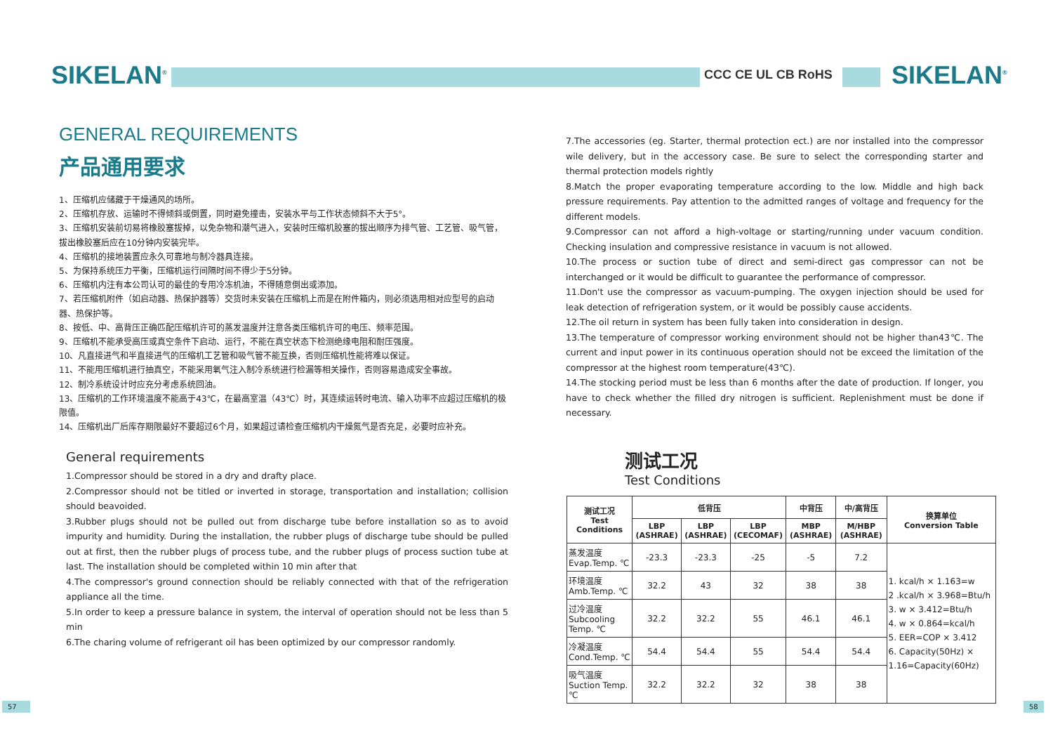SIKELAN<sup>®</sup> CCC CE UL CB RoHS SIKELAN<sup>®</sup>
GENERAL REQUIREMENTS
产品通用要求
1、压缩机应储藏于干燥通风的场所。
2、压缩机存放、运输时不得倾斜或倒置，同时避免撞击，安装水平与工作状态倾斜不大于5°。
3、压缩机安装前切易将橡胶塞拔掉，以免杂物和潮气进入，安装时压缩机胶塞的拔出顺序为排气管、工艺管、吸气管，拔出橡胶塞后应在10分钟内安装完毕。
4、压缩机的接地装置应永久可靠地与制冷器具连接。
5、为保持系统压力平衡，压缩机运行间隔时间不得少于5分钟。
6、压缩机内注有本公司认可的最佳的专用冷冻机油，不得随意倒出或添加。
7、若压缩机附件（如启动器、热保护器等）交货时未安装在压缩机上而是在附件箱内，则必须选用相对应型号的启动器、热保护等。
8、按低、中、高背压正确匹配压缩机许可的蒸发温度并注意各类压缩机许可的电压、频率范围。
9、压缩机不能承受高压或真空条件下启动、运行，不能在真空状态下检测绝缘电阻和耐压强度。
10、凡直接进气和半直接进气的压缩机工艺管和吸气管不能互换，否则压缩机性能将难以保证。
11、不能用压缩机进行抽真空，不能采用氧气注入制冷系统进行检漏等相关操作，否则容易造成安全事故。
12、制冷系统设计时应充分考虑系统回油。
13、压缩机的工作环境温度不能高于43℃，在最高室温（43℃）时，其连续运转时电流、输入功率不应超过压缩机的极限值。
14、压缩机出厂后库存期限最好不要超过6个月，如果超过请检查压缩机内干燥氮气是否充足，必要时应补充。
General requirements
1.Compressor should be stored in a dry and drafty place.
2.Compressor should not be titled or inverted in storage, transportation and installation; collision should beavoided.
3.Rubber plugs should not be pulled out from discharge tube before installation so as to avoid impurity and humidity. During the installation, the rubber plugs of discharge tube should be pulled out at first, then the rubber plugs of process tube, and the rubber plugs of process suction tube at last. The installation should be completed within 10 min after that
4.The compressor's ground connection should be reliably connected with that of the refrigeration appliance all the time.
5.In order to keep a pressure balance in system, the interval of operation should not be less than 5 min
6.The charing volume of refrigerant oil has been optimized by our compressor randomly.
7.The accessories (eg. Starter, thermal protection ect.) are nor installed into the compressor wile delivery, but in the accessory case. Be sure to select the corresponding starter and thermal protection models rightly
8.Match the proper evaporating temperature according to the low. Middle and high back pressure requirements. Pay attention to the admitted ranges of voltage and frequency for the different models.
9.Compressor can not afford a high-voltage or starting/running under vacuum condition. Checking insulation and compressive resistance in vacuum is not allowed.
10.The process or suction tube of direct and semi-direct gas compressor can not be interchanged or it would be difficult to guarantee the performance of compressor.
11.Don't use the compressor as vacuum-pumping. The oxygen injection should be used for leak detection of refrigeration system, or it would be possibly cause accidents.
12.The oil return in system has been fully taken into consideration in design.
13.The temperature of compressor working environment should not be higher than43℃. The current and input power in its continuous operation should not be exceed the limitation of the compressor at the highest room temperature(43℃).
14.The stocking period must be less than 6 months after the date of production. If longer, you have to check whether the filled dry nitrogen is sufficient. Replenishment must be done if necessary.
测试工况
Test Conditions
| 测试工况 Test Conditions | 低背压 | | | 中背压 | 中/高背压 | 换算单位 Conversion Table |
| --- | --- | --- | --- | --- | --- | --- |
| | LBP (ASHRAE) | LBP (ASHRAE) | LBP (CECOMAF) | MBP (ASHRAE) | M/HBP (ASHRAE) | |
| 蒸发温度 Evap.Temp. ℃ | -23.3 | -23.3 | -25 | -5 | 7.2 | 1. kcal/h × 1.163=w 2 .kcal/h × 3.968=Btu/h 3. w × 3.412=Btu/h 4. w × 0.864=kcal/h 5. EER=COP × 3.412 6. Capacity(50Hz) × 1.16=Capacity(60Hz) |
| 环境温度 Amb.Temp. ℃ | 32.2 | 43 | 32 | 38 | 38 | |
| 过冷温度 Subcooling Temp. ℃ | 32.2 | 32.2 | 55 | 46.1 | 46.1 | |
| 冷凝温度 Cond.Temp. ℃ | 54.4 | 54.4 | 55 | 54.4 | 54.4 | |
| 吸气温度 Suction Temp. ℃ | 32.2 | 32.2 | 32 | 38 | 38 | |
57 58